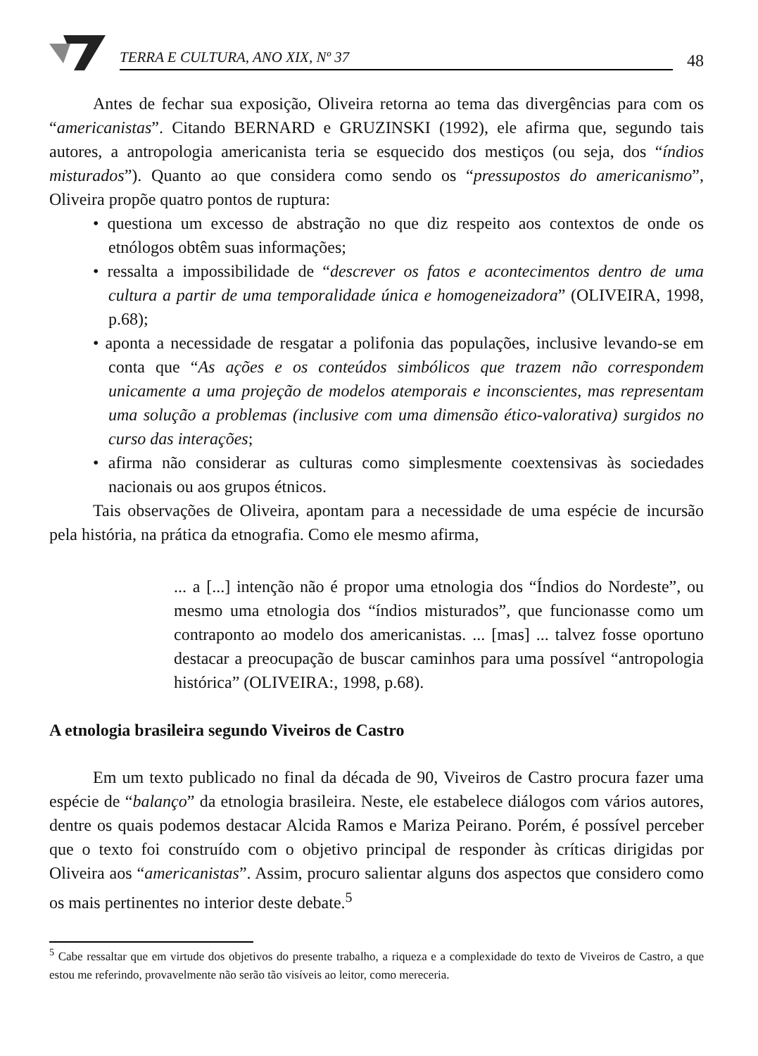TERRA E CULTURA, ANO XIX, Nº 37
48
Antes de fechar sua exposição, Oliveira retorna ao tema das divergências para com os “americanistas”. Citando BERNARD e GRUZINSKI (1992), ele afirma que, segundo tais autores, a antropologia americanista teria se esquecido dos mestiços (ou seja, dos “índios misturados”). Quanto ao que considera como sendo os “pressupostos do americanismo”, Oliveira propõe quatro pontos de ruptura:
• questiona um excesso de abstração no que diz respeito aos contextos de onde os etnólogos obtêm suas informações;
• ressalta a impossibilidade de “descrever os fatos e acontecimentos dentro de uma cultura a partir de uma temporalidade única e homogeneizadora” (OLIVEIRA, 1998, p.68);
• aponta a necessidade de resgatar a polifonia das populações, inclusive levando-se em conta que “As ações e os conteúdos simbólicos que trazem não correspondem unicamente a uma projeção de modelos atemporais e inconscientes, mas representam uma solução a problemas (inclusive com uma dimensão ético-valorativa) surgidos no curso das interações;
• afirma não considerar as culturas como simplesmente coextensivas às sociedades nacionais ou aos grupos étnicos.
Tais observações de Oliveira, apontam para a necessidade de uma espécie de incursão pela história, na prática da etnografia. Como ele mesmo afirma,
... a [...] intenção não é propor uma etnologia dos “Índios do Nordeste”, ou mesmo uma etnologia dos “índios misturados”, que funcionasse como um contraponto ao modelo dos americanistas. ... [mas] ... talvez fosse oportuno destacar a preocupação de buscar caminhos para uma possível “antropologia histórica” (OLIVEIRA:, 1998, p.68).
A etnologia brasileira segundo Viveiros de Castro
Em um texto publicado no final da década de 90, Viveiros de Castro procura fazer uma espécie de “balanço” da etnologia brasileira. Neste, ele estabelece diálogos com vários autores, dentre os quais podemos destacar Alcida Ramos e Mariza Peirano. Porém, é possível perceber que o texto foi construído com o objetivo principal de responder às críticas dirigidas por Oliveira aos “americanistas”. Assim, procuro salientar alguns dos aspectos que considero como os mais pertinentes no interior deste debate.<sup>5</sup>
<sup>5</sup> Cabe ressaltar que em virtude dos objetivos do presente trabalho, a riqueza e a complexidade do texto de Viveiros de Castro, a que estou me referindo, provavelmente não serão tão visíveis ao leitor, como mereceria.